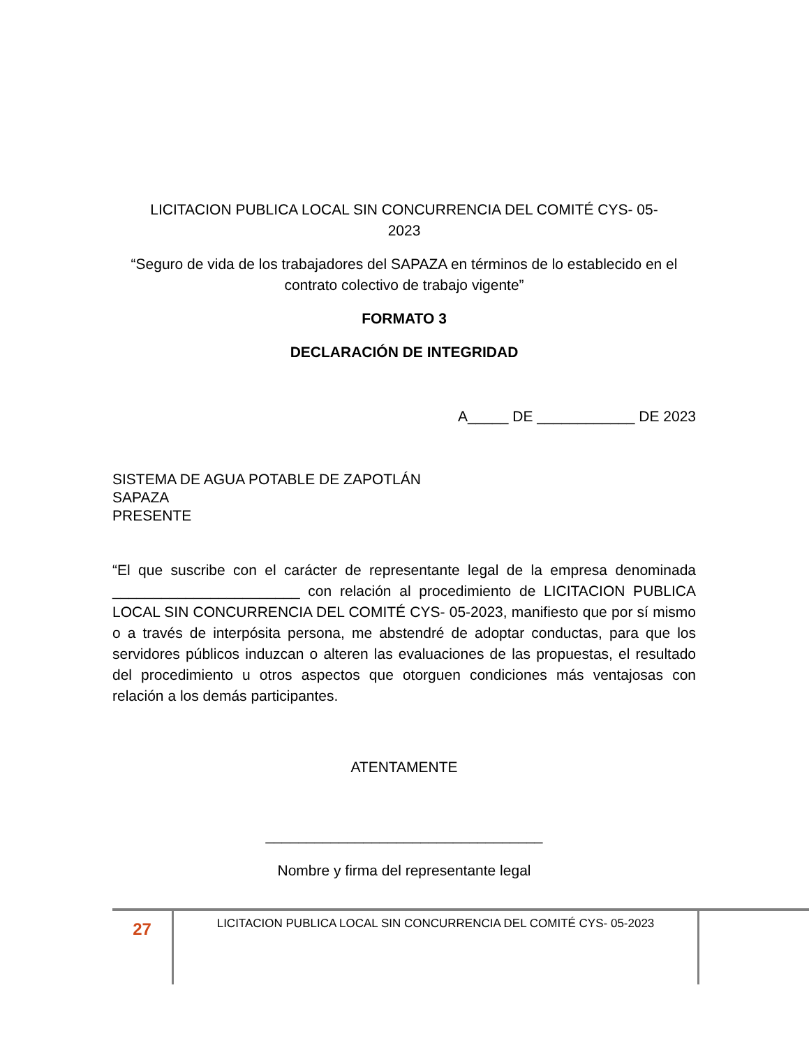LICITACION PUBLICA LOCAL SIN CONCURRENCIA DEL COMITÉ CYS- 05-
2023
“Seguro de vida de los trabajadores del SAPAZA en términos de lo establecido en el contrato colectivo de trabajo vigente”
FORMATO 3
DECLARACIÓN DE INTEGRIDAD
A_____ DE ____________ DE 2023
SISTEMA DE AGUA POTABLE DE ZAPOTLÁN
SAPAZA
PRESENTE
“El que suscribe con el carácter de representante legal de la empresa denominada _______________________ con relación al procedimiento de LICITACION PUBLICA LOCAL SIN CONCURRENCIA DEL COMITÉ CYS- 05-2023, manifiesto que por sí mismo o a través de interpósita persona, me abstendré de adoptar conductas, para que los servidores públicos induzcan o alteren las evaluaciones de las propuestas, el resultado del procedimiento u otros aspectos que otorguen condiciones más ventajosas con relación a los demás participantes.
ATENTAMENTE
__________________________________
Nombre y firma del representante legal
27
LICITACION PUBLICA LOCAL SIN CONCURRENCIA DEL COMITÉ CYS- 05-2023